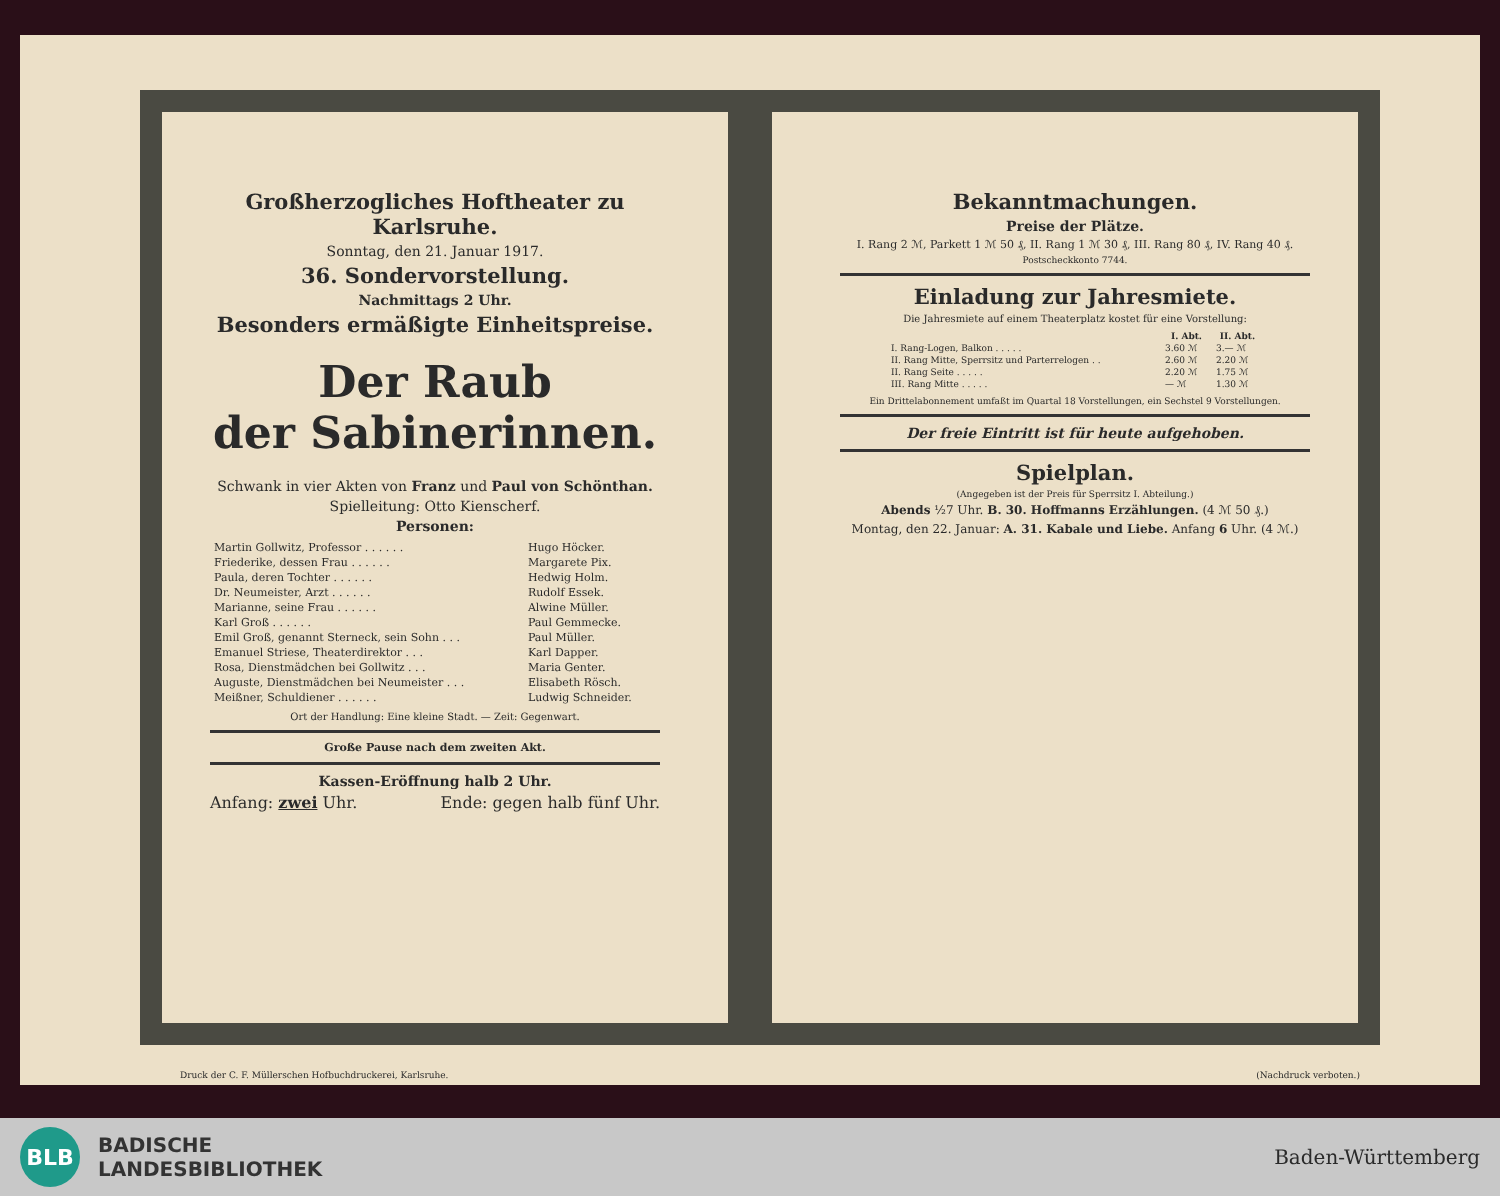Großherzogliches Hoftheater zu Karlsruhe.
Sonntag, den 21. Januar 1917.
36. Sondervorstellung.
Nachmittags 2 Uhr.
Besonders ermäßigte Einheitspreise.
Der Raub
der Sabinerinnen.
Schwank in vier Akten von Franz und Paul von Schönthan.
Spielleitung: Otto Kienscherf.
Personen:
| Martin Gollwitz, Professor . . . . . . | Hugo Höcker. |
| Friederike, dessen Frau . . . . . . | Margarete Pix. |
| Paula, deren Tochter . . . . . . | Hedwig Holm. |
| Dr. Neumeister, Arzt . . . . . . | Rudolf Essek. |
| Marianne, seine Frau . . . . . . | Alwine Müller. |
| Karl Groß . . . . . . | Paul Gemmecke. |
| Emil Groß, genannt Sterneck, sein Sohn . . . | Paul Müller. |
| Emanuel Striese, Theaterdirektor . . . | Karl Dapper. |
| Rosa, Dienstmädchen bei Gollwitz . . . | Maria Genter. |
| Auguste, Dienstmädchen bei Neumeister . . . | Elisabeth Rösch. |
| Meißner, Schuldiener . . . . . . | Ludwig Schneider. |
Ort der Handlung: Eine kleine Stadt. — Zeit: Gegenwart.
Große Pause nach dem zweiten Akt.
Kassen-Eröffnung halb 2 Uhr.
Anfang: zwei Uhr. Ende: gegen halb fünf Uhr.
Druck der C. F. Müllerschen Hofbuchdruckerei, Karlsruhe.
Bekanntmachungen.
Preise der Plätze.
I. Rang 2 ℳ, Parkett 1 ℳ 50 ₰, II. Rang 1 ℳ 30 ₰, III. Rang 80 ₰, IV. Rang 40 ₰.
Postscheckkonto 7744.
Einladung zur Jahresmiete.
Die Jahresmiete auf einem Theaterplatz kostet für eine Vorstellung:
| | I. Abt. | II. Abt. |
| --- | --- | --- |
| I. Rang-Logen, Balkon . . . . . | 3.60 ℳ | 3.— ℳ |
| II. Rang Mitte, Sperrsitz und Parterrelogen . . | 2.60 ℳ | 2.20 ℳ |
| II. Rang Seite . . . . . | 2.20 ℳ | 1.75 ℳ |
| III. Rang Mitte . . . . . | — ℳ | 1.30 ℳ |
Ein Drittelabonnement umfaßt im Quartal 18 Vorstellungen, ein Sechstel 9 Vorstellungen.
Der freie Eintritt ist für heute aufgehoben.
Spielplan.
(Angegeben ist der Preis für Sperrsitz I. Abteilung.)
Abends ½7 Uhr. B. 30. Hoffmanns Erzählungen. (4 ℳ 50 ₰.)
Montag, den 22. Januar: A. 31. Kabale und Liebe. Anfang 6 Uhr. (4 ℳ.)
(Nachdruck verboten.)
BLB
BADISCHE
LANDESBIBLIOTHEK
Baden-Württemberg